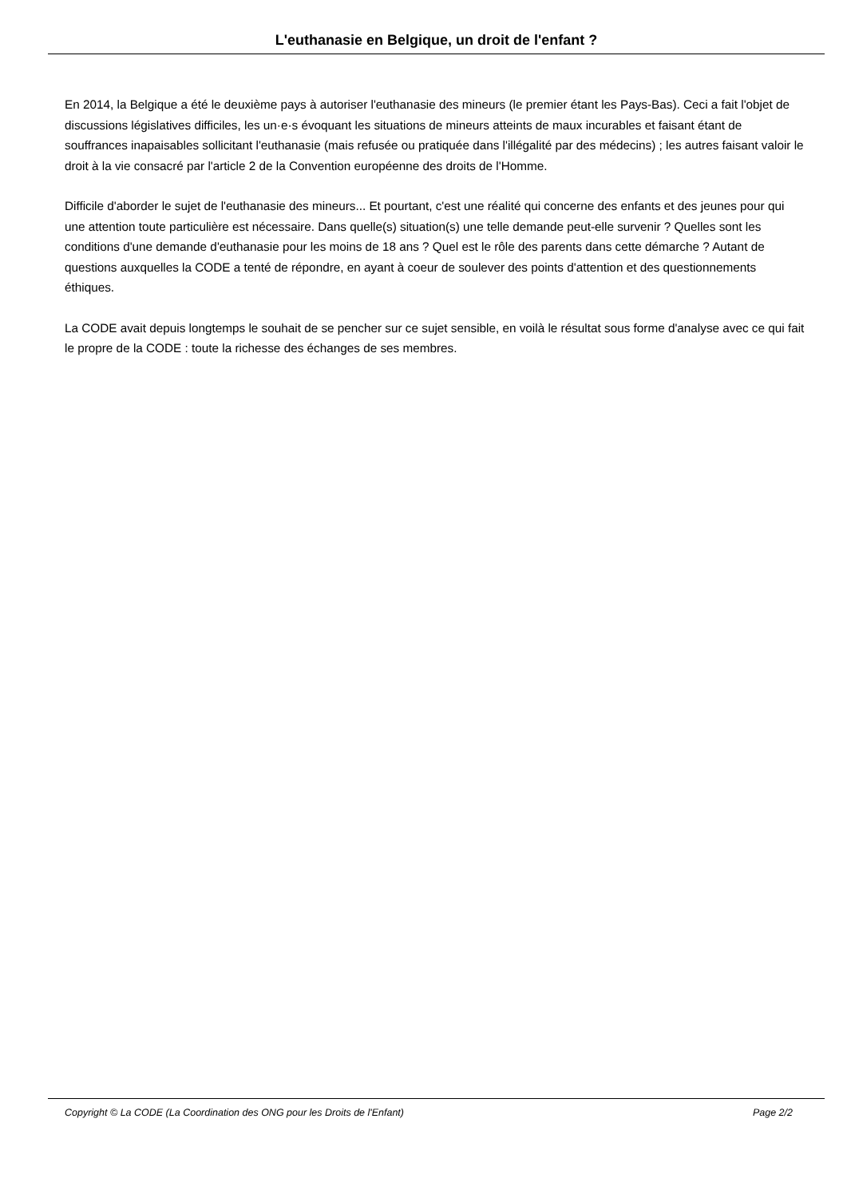L'euthanasie en Belgique, un droit de l'enfant ?
En 2014, la Belgique a été le deuxième pays à autoriser l'euthanasie des mineurs (le premier étant les Pays-Bas). Ceci a fait l'objet de discussions législatives difficiles, les un·e·s évoquant les situations de mineurs atteints de maux incurables et faisant étant de souffrances inapaisables sollicitant l'euthanasie (mais refusée ou pratiquée dans l'illégalité par des médecins) ; les autres faisant valoir le droit à la vie consacré par l'article 2 de la Convention européenne des droits de l'Homme.
Difficile d'aborder le sujet de l'euthanasie des mineurs... Et pourtant, c'est une réalité qui concerne des enfants et des jeunes pour qui une attention toute particulière est nécessaire. Dans quelle(s) situation(s) une telle demande peut-elle survenir ? Quelles sont les conditions d'une demande d'euthanasie pour les moins de 18 ans ? Quel est le rôle des parents dans cette démarche ? Autant de questions auxquelles la CODE a tenté de répondre, en ayant à coeur de soulever des points d'attention et des questionnements éthiques.
La CODE avait depuis longtemps le souhait de se pencher sur ce sujet sensible, en voilà le résultat sous forme d'analyse avec ce qui fait le propre de la CODE : toute la richesse des échanges de ses membres.
Copyright © La CODE (La Coordination des ONG pour les Droits de l'Enfant) Page 2/2